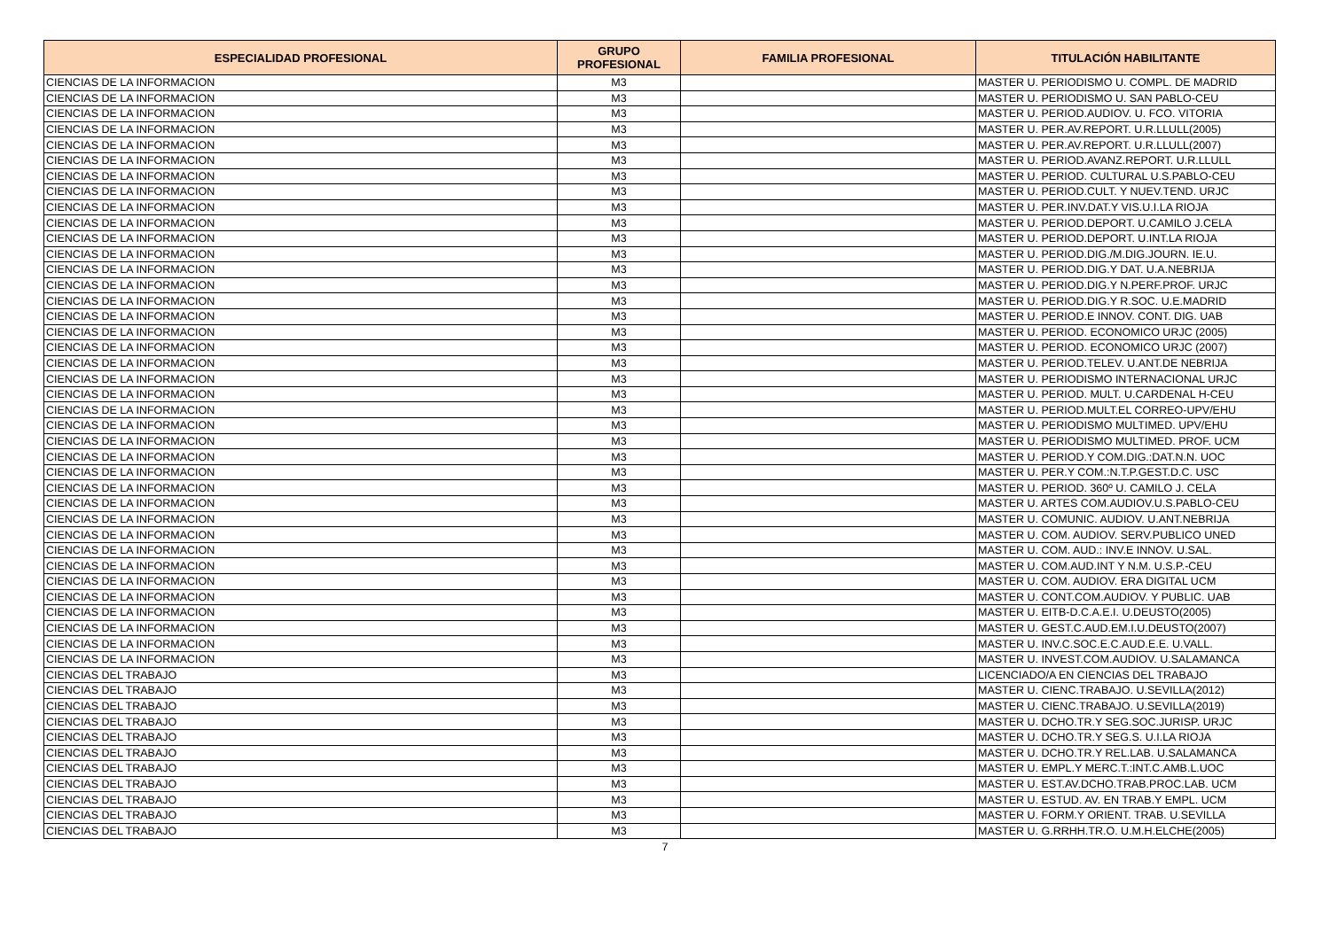| ESPECIALIDAD PROFESIONAL | GRUPO PROFESIONAL | FAMILIA PROFESIONAL | TITULACIÓN HABILITANTE |
| --- | --- | --- | --- |
| CIENCIAS DE LA INFORMACION | M3 | | MASTER U. PERIODISMO U. COMPL. DE MADRID |
| CIENCIAS DE LA INFORMACION | M3 | | MASTER U. PERIODISMO U. SAN PABLO-CEU |
| CIENCIAS DE LA INFORMACION | M3 | | MASTER U. PERIOD.AUDIOV. U. FCO. VITORIA |
| CIENCIAS DE LA INFORMACION | M3 | | MASTER U. PER.AV.REPORT. U.R.LLULL(2005) |
| CIENCIAS DE LA INFORMACION | M3 | | MASTER U. PER.AV.REPORT. U.R.LLULL(2007) |
| CIENCIAS DE LA INFORMACION | M3 | | MASTER U. PERIOD.AVANZ.REPORT. U.R.LLULL |
| CIENCIAS DE LA INFORMACION | M3 | | MASTER U. PERIOD. CULTURAL U.S.PABLO-CEU |
| CIENCIAS DE LA INFORMACION | M3 | | MASTER U. PERIOD.CULT. Y NUEV.TEND. URJC |
| CIENCIAS DE LA INFORMACION | M3 | | MASTER U. PER.INV.DAT.Y VIS.U.I.LA RIOJA |
| CIENCIAS DE LA INFORMACION | M3 | | MASTER U. PERIOD.DEPORT. U.CAMILO J.CELA |
| CIENCIAS DE LA INFORMACION | M3 | | MASTER U. PERIOD.DEPORT. U.INT.LA RIOJA |
| CIENCIAS DE LA INFORMACION | M3 | | MASTER U. PERIOD.DIG./M.DIG.JOURN. IE.U. |
| CIENCIAS DE LA INFORMACION | M3 | | MASTER U. PERIOD.DIG.Y DAT. U.A.NEBRIJA |
| CIENCIAS DE LA INFORMACION | M3 | | MASTER U. PERIOD.DIG.Y N.PERF.PROF. URJC |
| CIENCIAS DE LA INFORMACION | M3 | | MASTER U. PERIOD.DIG.Y R.SOC. U.E.MADRID |
| CIENCIAS DE LA INFORMACION | M3 | | MASTER U. PERIOD.E INNOV. CONT. DIG. UAB |
| CIENCIAS DE LA INFORMACION | M3 | | MASTER U. PERIOD. ECONOMICO URJC (2005) |
| CIENCIAS DE LA INFORMACION | M3 | | MASTER U. PERIOD. ECONOMICO URJC (2007) |
| CIENCIAS DE LA INFORMACION | M3 | | MASTER U. PERIOD.TELEV. U.ANT.DE NEBRIJA |
| CIENCIAS DE LA INFORMACION | M3 | | MASTER U. PERIODISMO INTERNACIONAL URJC |
| CIENCIAS DE LA INFORMACION | M3 | | MASTER U. PERIOD. MULT. U.CARDENAL H-CEU |
| CIENCIAS DE LA INFORMACION | M3 | | MASTER U. PERIOD.MULT.EL CORREO-UPV/EHU |
| CIENCIAS DE LA INFORMACION | M3 | | MASTER U. PERIODISMO MULTIMED. UPV/EHU |
| CIENCIAS DE LA INFORMACION | M3 | | MASTER U. PERIODISMO MULTIMED. PROF. UCM |
| CIENCIAS DE LA INFORMACION | M3 | | MASTER U. PERIOD.Y COM.DIG.:DAT.N.N. UOC |
| CIENCIAS DE LA INFORMACION | M3 | | MASTER U. PER.Y COM.:N.T.P.GEST.D.C. USC |
| CIENCIAS DE LA INFORMACION | M3 | | MASTER U. PERIOD. 360º U. CAMILO J. CELA |
| CIENCIAS DE LA INFORMACION | M3 | | MASTER U. ARTES COM.AUDIOV.U.S.PABLO-CEU |
| CIENCIAS DE LA INFORMACION | M3 | | MASTER U. COMUNIC. AUDIOV. U.ANT.NEBRIJA |
| CIENCIAS DE LA INFORMACION | M3 | | MASTER U. COM. AUDIOV. SERV.PUBLICO UNED |
| CIENCIAS DE LA INFORMACION | M3 | | MASTER U. COM. AUD.: INV.E INNOV. U.SAL. |
| CIENCIAS DE LA INFORMACION | M3 | | MASTER U. COM.AUD.INT Y N.M. U.S.P.-CEU |
| CIENCIAS DE LA INFORMACION | M3 | | MASTER U. COM. AUDIOV. ERA DIGITAL UCM |
| CIENCIAS DE LA INFORMACION | M3 | | MASTER U. CONT.COM.AUDIOV. Y PUBLIC. UAB |
| CIENCIAS DE LA INFORMACION | M3 | | MASTER U. EITB-D.C.A.E.I. U.DEUSTO(2005) |
| CIENCIAS DE LA INFORMACION | M3 | | MASTER U. GEST.C.AUD.EM.I.U.DEUSTO(2007) |
| CIENCIAS DE LA INFORMACION | M3 | | MASTER U. INV.C.SOC.E.C.AUD.E.E. U.VALL. |
| CIENCIAS DE LA INFORMACION | M3 | | MASTER U. INVEST.COM.AUDIOV. U.SALAMANCA |
| CIENCIAS DEL TRABAJO | M3 | | LICENCIADO/A EN CIENCIAS DEL TRABAJO |
| CIENCIAS DEL TRABAJO | M3 | | MASTER U. CIENC.TRABAJO. U.SEVILLA(2012) |
| CIENCIAS DEL TRABAJO | M3 | | MASTER U. CIENC.TRABAJO. U.SEVILLA(2019) |
| CIENCIAS DEL TRABAJO | M3 | | MASTER U. DCHO.TR.Y SEG.SOC.JURISP. URJC |
| CIENCIAS DEL TRABAJO | M3 | | MASTER U. DCHO.TR.Y SEG.S. U.I.LA RIOJA |
| CIENCIAS DEL TRABAJO | M3 | | MASTER U. DCHO.TR.Y REL.LAB. U.SALAMANCA |
| CIENCIAS DEL TRABAJO | M3 | | MASTER U. EMPL.Y MERC.T.:INT.C.AMB.L.UOC |
| CIENCIAS DEL TRABAJO | M3 | | MASTER U. EST.AV.DCHO.TRAB.PROC.LAB. UCM |
| CIENCIAS DEL TRABAJO | M3 | | MASTER U. ESTUD. AV. EN TRAB.Y EMPL. UCM |
| CIENCIAS DEL TRABAJO | M3 | | MASTER U. FORM.Y ORIENT. TRAB. U.SEVILLA |
| CIENCIAS DEL TRABAJO | M3 | | MASTER U. G.RRHH.TR.O. U.M.H.ELCHE(2005) |
7